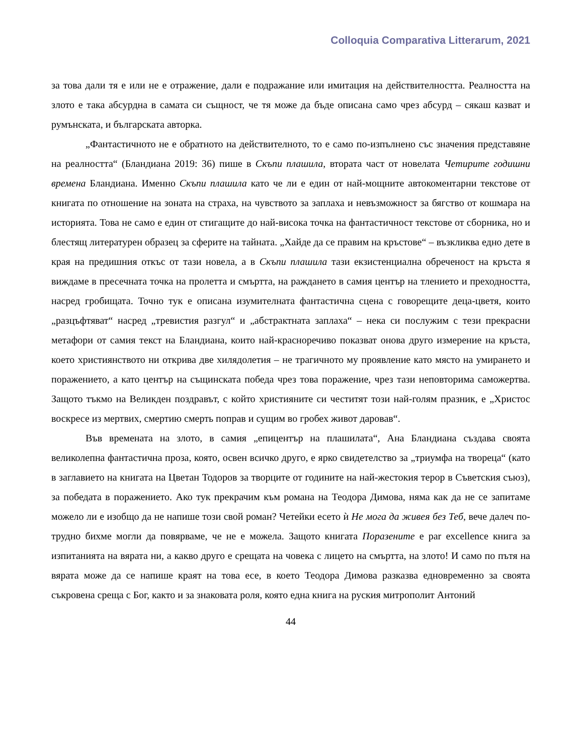Colloquia Comparativa Litterarum, 2021
за това дали тя е или не е отражение, дали е подражание или имитация на действителността. Реалността на злото е така абсурдна в самата си същност, че тя може да бъде описана само чрез абсурд – сякаш казват и румънската, и българската авторка.
„Фантастичното не е обратното на действителното, то е само по-изпълнено със значения представяне на реалността“ (Бландиана 2019: 36) пише в Скъпи плашила, втората част от новелата Четирите годишни времена Бландиана. Именно Скъпи плашила като че ли е един от най-мощните автокоментарни текстове от книгата по отношение на зоната на страха, на чувството за заплаха и невъзможност за бягство от кошмара на историята. Това не само е един от стигащите до най-висока точка на фантастичност текстове от сборника, но и блестящ литературен образец за сферите на тайната. „Хайде да се правим на кръстове“ – възкликва едно дете в края на предишния откъс от тази новела, а в Скъпи плашила тази екзистенциална обреченост на кръста я виждаме в пресечната точка на пролетта и смъртта, на раждането в самия център на тлението и преходността, насред гробищата. Точно тук е описана изумителната фантастична сцена с говорещите деца-цветя, които „разцъфтяват“ насред „тревистия разгул“ и „абстрактната заплаха“ – нека си послужим с тези прекрасни метафори от самия текст на Бландиана, които най-красноречиво показват онова друго измерение на кръста, което християнството ни открива две хилядолетия – не трагичното му проявление като място на умирането и поражението, а като център на същинската победа чрез това поражение, чрез тази неповторима саможертва. Защото тъкмо на Великден поздравът, с който християните си честитят този най-голям празник, е „Христос воскресе из мертвих, смертию смерть поправ и сущим во гробех живот даровав“.
Във времената на злото, в самия „епицентър на плашилата“, Ана Бландиана създава своята великолепна фантастична проза, която, освен всичко друго, е ярко свидетелство за „триумфа на твореца“ (като в заглавието на книгата на Цветан Тодоров за творците от годините на най-жестокия терор в Съветския съюз), за победата в поражението. Ако тук прекрачим към романа на Теодора Димова, няма как да не се запитаме можело ли е изобщо да не напише този свой роман? Четейки есето ѝ Не мога да живея без Теб, вече далеч по-трудно бихме могли да повярваме, че не е можела. Защото книгата Поразените е par excellence книга за изпитанията на вярата ни, а какво друго е срещата на човека с лицето на смъртта, на злото! И само по пътя на вярата може да се напише краят на това есе, в което Теодора Димова разказва едновременно за своята съкровена среща с Бог, както и за знаковата роля, която една книга на руския митрополит Антоний
44